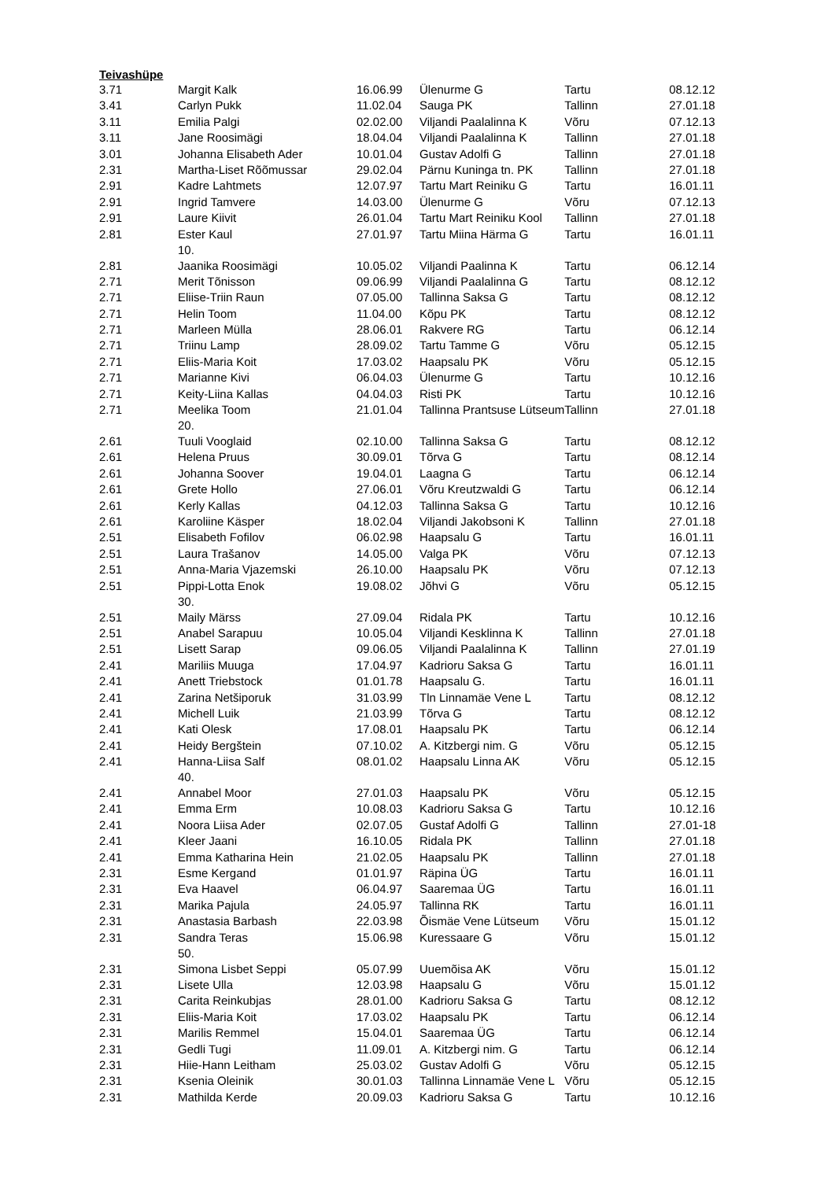Teivashüpe
| 3.71 | Margit Kalk | 16.06.99 | Ülenurme G | Tartu | 08.12.12 |
| 3.41 | Carlyn Pukk | 11.02.04 | Sauga PK | Tallinn | 27.01.18 |
| 3.11 | Emilia Palgi | 02.02.00 | Viljandi Paalalinna K | Võru | 07.12.13 |
| 3.11 | Jane Roosimägi | 18.04.04 | Viljandi Paalalinna K | Tallinn | 27.01.18 |
| 3.01 | Johanna Elisabeth Ader | 10.01.04 | Gustav Adolfi G | Tallinn | 27.01.18 |
| 2.31 | Martha-Liset Rõõmussar | 29.02.04 | Pärnu Kuninga tn. PK | Tallinn | 27.01.18 |
| 2.91 | Kadre Lahtmets | 12.07.97 | Tartu Mart Reiniku G | Tartu | 16.01.11 |
| 2.91 | Ingrid Tamvere | 14.03.00 | Ülenurme G | Võru | 07.12.13 |
| 2.91 | Laure Kiivit | 26.01.04 | Tartu Mart Reiniku Kool | Tallinn | 27.01.18 |
| 2.81 | Ester Kaul 10. | 27.01.97 | Tartu Miina Härma G | Tartu | 16.01.11 |
| 2.81 | Jaanika Roosimägi | 10.05.02 | Viljandi Paalinna K | Tartu | 06.12.14 |
| 2.71 | Merit Tõnisson | 09.06.99 | Viljandi Paalalinna G | Tartu | 08.12.12 |
| 2.71 | Eliise-Triin Raun | 07.05.00 | Tallinna Saksa G | Tartu | 08.12.12 |
| 2.71 | Helin Toom | 11.04.00 | Kõpu PK | Tartu | 08.12.12 |
| 2.71 | Marleen Mülla | 28.06.01 | Rakvere RG | Tartu | 06.12.14 |
| 2.71 | Triinu Lamp | 28.09.02 | Tartu Tamme G | Võru | 05.12.15 |
| 2.71 | Eliis-Maria Koit | 17.03.02 | Haapsalu PK | Võru | 05.12.15 |
| 2.71 | Marianne Kivi | 06.04.03 | Ülenurme G | Tartu | 10.12.16 |
| 2.71 | Keity-Liina Kallas | 04.04.03 | Risti PK | Tartu | 10.12.16 |
| 2.71 | Meelika Toom 20. | 21.01.04 | Tallinna Prantsuse Lütseum | Tallinn | 27.01.18 |
| 2.61 | Tuuli Vooglaid | 02.10.00 | Tallinna Saksa G | Tartu | 08.12.12 |
| 2.61 | Helena Pruus | 30.09.01 | Tõrva G | Tartu | 08.12.14 |
| 2.61 | Johanna Soover | 19.04.01 | Laagna G | Tartu | 06.12.14 |
| 2.61 | Grete Hollo | 27.06.01 | Võru Kreutzwaldi G | Tartu | 06.12.14 |
| 2.61 | Kerly Kallas | 04.12.03 | Tallinna Saksa G | Tartu | 10.12.16 |
| 2.61 | Karoliine Käsper | 18.02.04 | Viljandi Jakobsoni K | Tallinn | 27.01.18 |
| 2.51 | Elisabeth Fofilov | 06.02.98 | Haapsalu G | Tartu | 16.01.11 |
| 2.51 | Laura Trašanov | 14.05.00 | Valga PK | Võru | 07.12.13 |
| 2.51 | Anna-Maria Vjazemski | 26.10.00 | Haapsalu PK | Võru | 07.12.13 |
| 2.51 | Pippi-Lotta Enok 30. | 19.08.02 | Jõhvi G | Võru | 05.12.15 |
| 2.51 | Maily Märss | 27.09.04 | Ridala PK | Tartu | 10.12.16 |
| 2.51 | Anabel Sarapuu | 10.05.04 | Viljandi Kesklinna K | Tallinn | 27.01.18 |
| 2.51 | Lisett Sarap | 09.06.05 | Viljandi Paalalinna K | Tallinn | 27.01.19 |
| 2.41 | Mariliis Muuga | 17.04.97 | Kadrioru Saksa G | Tartu | 16.01.11 |
| 2.41 | Anett Triebstock | 01.01.78 | Haapsalu G. | Tartu | 16.01.11 |
| 2.41 | Zarina Netšiporuk | 31.03.99 | Tln Linnamäe Vene L | Tartu | 08.12.12 |
| 2.41 | Michell Luik | 21.03.99 | Tõrva G | Tartu | 08.12.12 |
| 2.41 | Kati Olesk | 17.08.01 | Haapsalu PK | Tartu | 06.12.14 |
| 2.41 | Heidy Bergštein | 07.10.02 | A. Kitzbergi nim. G | Võru | 05.12.15 |
| 2.41 | Hanna-Liisa Salf 40. | 08.01.02 | Haapsalu Linna AK | Võru | 05.12.15 |
| 2.41 | Annabel Moor | 27.01.03 | Haapsalu PK | Võru | 05.12.15 |
| 2.41 | Emma Erm | 10.08.03 | Kadrioru Saksa G | Tartu | 10.12.16 |
| 2.41 | Noora Liisa Ader | 02.07.05 | Gustaf Adolfi G | Tallinn | 27.01-18 |
| 2.41 | Kleer Jaani | 16.10.05 | Ridala PK | Tallinn | 27.01.18 |
| 2.41 | Emma Katharina Hein | 21.02.05 | Haapsalu PK | Tallinn | 27.01.18 |
| 2.31 | Esme Kergand | 01.01.97 | Räpina ÜG | Tartu | 16.01.11 |
| 2.31 | Eva Haavel | 06.04.97 | Saaremaa ÜG | Tartu | 16.01.11 |
| 2.31 | Marika Pajula | 24.05.97 | Tallinna RK | Tartu | 16.01.11 |
| 2.31 | Anastasia Barbash | 22.03.98 | Õismäe Vene Lütseum | Võru | 15.01.12 |
| 2.31 | Sandra Teras 50. | 15.06.98 | Kuressaare G | Võru | 15.01.12 |
| 2.31 | Simona Lisbet Seppi | 05.07.99 | Uuemõisa AK | Võru | 15.01.12 |
| 2.31 | Lisete Ulla | 12.03.98 | Haapsalu G | Võru | 15.01.12 |
| 2.31 | Carita Reinkubjas | 28.01.00 | Kadrioru Saksa G | Tartu | 08.12.12 |
| 2.31 | Eliis-Maria Koit | 17.03.02 | Haapsalu PK | Tartu | 06.12.14 |
| 2.31 | Marilis Remmel | 15.04.01 | Saaremaa ÜG | Tartu | 06.12.14 |
| 2.31 | Gedli Tugi | 11.09.01 | A. Kitzbergi nim. G | Tartu | 06.12.14 |
| 2.31 | Hiie-Hann Leitham | 25.03.02 | Gustav Adolfi G | Võru | 05.12.15 |
| 2.31 | Ksenia Oleinik | 30.01.03 | Tallinna Linnamäe Vene L | Võru | 05.12.15 |
| 2.31 | Mathilda Kerde | 20.09.03 | Kadrioru Saksa G | Tartu | 10.12.16 |